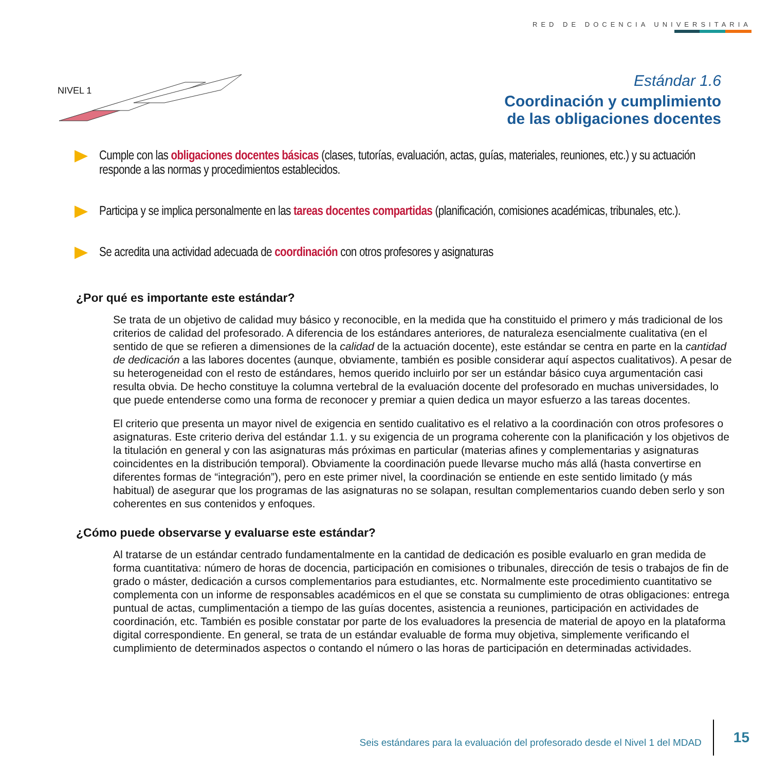RED DE DOCENCIA UNIVERSITARIA
NIVEL 1
Estándar 1.6
Coordinación y cumplimiento
de las obligaciones docentes
Cumple con las obligaciones docentes básicas (clases, tutorías, evaluación, actas, guías, materiales, reuniones, etc.) y su actuación responde a las normas y procedimientos establecidos.
Participa y se implica personalmente en las tareas docentes compartidas (planificación, comisiones académicas, tribunales, etc.).
Se acredita una actividad adecuada de coordinación con otros profesores y asignaturas
¿Por qué es importante este estándar?
Se trata de un objetivo de calidad muy básico y reconocible, en la medida que ha constituido el primero y más tradicional de los criterios de calidad del profesorado. A diferencia de los estándares anteriores, de naturaleza esencialmente cualitativa (en el sentido de que se refieren a dimensiones de la calidad de la actuación docente), este estándar se centra en parte en la cantidad de dedicación a las labores docentes (aunque, obviamente, también es posible considerar aquí aspectos cualitativos). A pesar de su heterogeneidad con el resto de estándares, hemos querido incluirlo por ser un estándar básico cuya argumentación casi resulta obvia. De hecho constituye la columna vertebral de la evaluación docente del profesorado en muchas universidades, lo que puede entenderse como una forma de reconocer y premiar a quien dedica un mayor esfuerzo a las tareas docentes.
El criterio que presenta un mayor nivel de exigencia en sentido cualitativo es el relativo a la coordinación con otros profesores o asignaturas. Este criterio deriva del estándar 1.1. y su exigencia de un programa coherente con la planificación y los objetivos de la titulación en general y con las asignaturas más próximas en particular (materias afines y complementarias y asignaturas coincidentes en la distribución temporal). Obviamente la coordinación puede llevarse mucho más allá (hasta convertirse en diferentes formas de “integración”), pero en este primer nivel, la coordinación se entiende en este sentido limitado (y más habitual) de asegurar que los programas de las asignaturas no se solapan, resultan complementarios cuando deben serlo y son coherentes en sus contenidos y enfoques.
¿Cómo puede observarse y evaluarse este estándar?
Al tratarse de un estándar centrado fundamentalmente en la cantidad de dedicación es posible evaluarlo en gran medida de forma cuantitativa: número de horas de docencia, participación en comisiones o tribunales, dirección de tesis o trabajos de fin de grado o máster, dedicación a cursos complementarios para estudiantes, etc. Normalmente este procedimiento cuantitativo se complementa con un informe de responsables académicos en el que se constata su cumplimiento de otras obligaciones: entrega puntual de actas, cumplimentación a tiempo de las guías docentes, asistencia a reuniones, participación en actividades de coordinación, etc. También es posible constatar por parte de los evaluadores la presencia de material de apoyo en la plataforma digital correspondiente. En general, se trata de un estándar evaluable de forma muy objetiva, simplemente verificando el cumplimiento de determinados aspectos o contando el número o las horas de participación en determinadas actividades.
Seis estándares para la evaluación del profesorado desde el Nivel 1 del MDAD 15